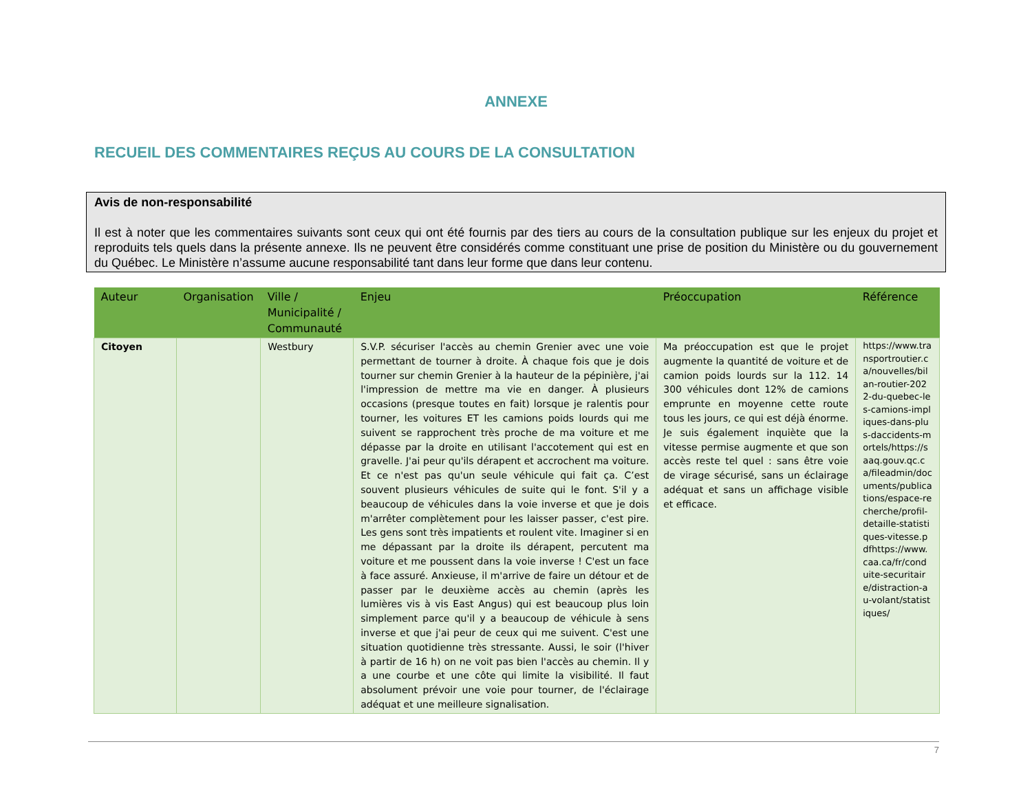ANNEXE
RECUEIL DES COMMENTAIRES REÇUS AU COURS DE LA CONSULTATION
Avis de non-responsabilité
Il est à noter que les commentaires suivants sont ceux qui ont été fournis par des tiers au cours de la consultation publique sur les enjeux du projet et reproduits tels quels dans la présente annexe. Ils ne peuvent être considérés comme constituant une prise de position du Ministère ou du gouvernement du Québec. Le Ministère n’assume aucune responsabilité tant dans leur forme que dans leur contenu.
| Auteur | Organisation | Ville / Municipalité / Communauté | Enjeu | Préoccupation | Référence |
| --- | --- | --- | --- | --- | --- |
| Citoyen | | Westbury | S.V.P. sécuriser l'accès au chemin Grenier avec une voie permettant de tourner à droite. À chaque fois que je dois tourner sur chemin Grenier à la hauteur de la pépinière, j'ai l'impression de mettre ma vie en danger. À plusieurs occasions (presque toutes en fait) lorsque je ralentis pour tourner, les voitures ET les camions poids lourds qui me suivent se rapprochent très proche de ma voiture et me dépasse par la droite en utilisant l'accotement qui est en gravelle. J'ai peur qu'ils dérapent et accrochent ma voiture. Et ce n'est pas qu'un seule véhicule qui fait ça. C’est souvent plusieurs véhicules de suite qui le font. S'il y a beaucoup de véhicules dans la voie inverse et que je dois m'arrêter complètement pour les laisser passer, c'est pire. Les gens sont très impatients et roulent vite. Imaginer si en me dépassant par la droite ils dérapent, percutent ma voiture et me poussent dans la voie inverse ! C'est un face à face assuré. Anxieuse, il m'arrive de faire un détour et de passer par le deuxième accès au chemin (après les lumières vis à vis East Angus) qui est beaucoup plus loin simplement parce qu'il y a beaucoup de véhicule à sens inverse et que j'ai peur de ceux qui me suivent. C'est une situation quotidienne très stressante. Aussi, le soir (l'hiver à partir de 16 h) on ne voit pas bien l'accès au chemin. Il y a une courbe et une côte qui limite la visibilité. Il faut absolument prévoir une voie pour tourner, de l'éclairage adéquat et une meilleure signalisation. | Ma préoccupation est que le projet augmente la quantité de voiture et de camion poids lourds sur la 112. 14 300 véhicules dont 12% de camions emprunte en moyenne cette route tous les jours, ce qui est déjà énorme. Je suis également inquiète que la vitesse permise augmente et que son accès reste tel quel : sans être voie de virage sécurisé, sans un éclairage adéquat et sans un affichage visible et efficace. | https://www.transportroutier.ca/nouvelles/bilan-routier-2022-du-quebec-les-camions-impliques-dans-plus-daccidents-mortels/https://saaq.gouv.qc.ca/fileadmin/documents/publications/espace-recherche/profil-detaille-statistiques-vitesse.pdfhttps://www.caa.ca/fr/conduite-securitaire/distraction-au-volant/statistiques/ |
7